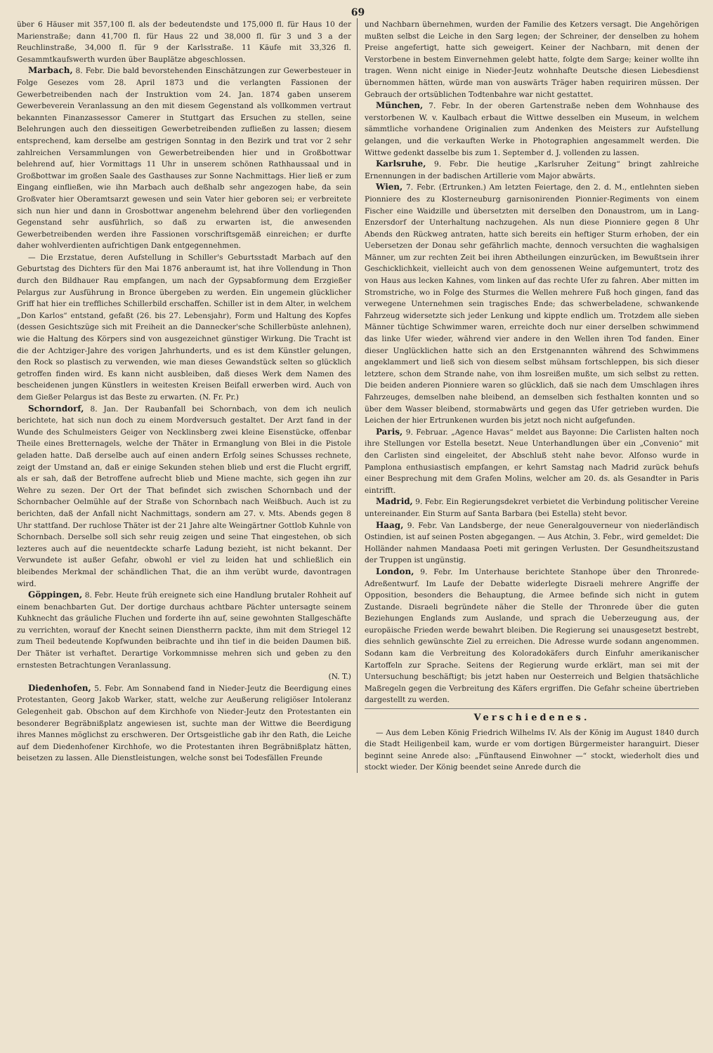69
über 6 Häuser mit 357,100 fl. als der bedeutendste und 175,000 fl. für Haus 10 der Marienstraße; dann 41,700 fl. für Haus 22 und 38,000 fl. für 3 und 3 a der Reuchlinstraße, 34,000 fl. für 9 der Karlsstraße. 11 Käufe mit 33,326 fl. Gesammtkaufswerth wurden über Bauplätze abgeschlossen.
Marbach, 8. Febr. Die bald bevorstehenden Einschätzungen zur Gewerbesteuer in Folge Gesezes vom 28. April 1873 und die verlangten Fassionen der Gewerbetreibenden nach der Instruktion vom 24. Jan. 1874 gaben unserem Gewerbeverein Veranlassung an den mit diesem Gegenstand als vollkommen vertraut bekannten Finanzassessor Camerer in Stuttgart das Ersuchen zu stellen, seine Belehrungen auch den diesseitigen Gewerbetreibenden zufließen zu lassen; diesem entsprechend, kam derselbe am gestrigen Sonntag in den Bezirk und trat vor 2 sehr zahlreichen Versammlungen von Gewerbetreibenden hier und in Großbottwar belehrend auf, hier Vormittags 11 Uhr in unserem schönen Rathhaussaal und in Großbottwar im großen Saale des Gasthauses zur Sonne Nachmittags. Hier ließ er zum Eingang einfließen, wie ihn Marbach auch deßhalb sehr angezogen habe, da sein Großvater hier Oberamtsarzt gewesen und sein Vater hier geboren sei; er verbreitete sich nun hier und dann in Grosbottwar angenehm belehrend über den vorliegenden Gegenstand sehr ausführlich, so daß zu erwarten ist, die anwesenden Gewerbetreibenden werden ihre Fassionen vorschriftsgemäß einreichen; er durfte daher wohlverdienten aufrichtigen Dank entgegennehmen.
— Die Erzstatue, deren Aufstellung in Schiller's Geburtsstadt Marbach auf den Geburtstag des Dichters für den Mai 1876 anberaumt ist, hat ihre Vollendung in Thon durch den Bildhauer Rau empfangen, um nach der Gypsabformung dem Erzgießer Pelargus zur Ausführung in Bronce übergeben zu werden. Ein ungemein glücklicher Griff hat hier ein treffliches Schillerbild erschaffen. Schiller ist in dem Alter, in welchem „Don Karlos“ entstand, gefaßt (26. bis 27. Lebensjahr), Form und Haltung des Kopfes (dessen Gesichtszüge sich mit Freiheit an die Dannecker'sche Schillerbüste anlehnen), wie die Haltung des Körpers sind von ausgezeichnet günstiger Wirkung. Die Tracht ist die der Achtziger-Jahre des vorigen Jahrhunderts, und es ist dem Künstler gelungen, den Rock so plastisch zu verwenden, wie man dieses Gewandstück selten so glücklich getroffen finden wird. Es kann nicht ausbleiben, daß dieses Werk dem Namen des bescheidenen jungen Künstlers in weitesten Kreisen Beifall erwerben wird. Auch von dem Gießer Pelargus ist das Beste zu erwarten. (N. Fr. Pr.)
Schorndorf, 8. Jan. Der Raubanfall bei Schornbach, von dem ich neulich berichtete, hat sich nun doch zu einem Mordversuch gestaltet. Der Arzt fand in der Wunde des Schulmeisters Geiger von Necklinsberg zwei kleine Eisenstücke, offenbar Theile eines Bretternagels, welche der Thäter in Ermanglung von Blei in die Pistole geladen hatte. Daß derselbe auch auf einen andern Erfolg seines Schusses rechnete, zeigt der Umstand an, daß er einige Sekunden stehen blieb und erst die Flucht ergriff, als er sah, daß der Betroffene aufrecht blieb und Miene machte, sich gegen ihn zur Wehre zu sezen. Der Ort der That befindet sich zwischen Schornbach und der Schornbacher Oelmühle auf der Straße von Schornbach nach Weißbuch. Auch ist zu berichten, daß der Anfall nicht Nachmittags, sondern am 27. v. Mts. Abends gegen 8 Uhr stattfand. Der ruchlose Thäter ist der 21 Jahre alte Weingärtner Gottlob Kuhnle von Schornbach. Derselbe soll sich sehr reuig zeigen und seine That eingestehen, ob sich lezteres auch auf die neuentdeckte scharfe Ladung bezieht, ist nicht bekannt. Der Verwundete ist außer Gefahr, obwohl er viel zu leiden hat und schließlich ein bleibendes Merkmal der schändlichen That, die an ihm verübt wurde, davontragen wird.
Göppingen, 8. Febr. Heute früh ereignete sich eine Handlung brutaler Rohheit auf einem benachbarten Gut. Der dortige durchaus achtbare Pächter untersagte seinem Kuhknecht das gräuliche Fluchen und forderte ihn auf, seine gewohnten Stallgeschäfte zu verrichten, worauf der Knecht seinen Dienstherrn packte, ihm mit dem Striegel 12 zum Theil bedeutende Kopfwunden beibrachte und ihn tief in die beiden Daumen biß. Der Thäter ist verhaftet. Derartige Vorkommnisse mehren sich und geben zu den ernstesten Betrachtungen Veranlassung.
(N. T.)
Diedenhofen, 5. Febr. Am Sonnabend fand in Nieder-Jeutz die Beerdigung eines Protestanten, Georg Jakob Warker, statt, welche zur Aeußerung religiöser Intoleranz Gelegenheit gab. Obschon auf dem Kirchhofe von Nieder-Jeutz den Protestanten ein besonderer Begräbnißplatz angewiesen ist, suchte man der Wittwe die Beerdigung ihres Mannes möglichst zu erschweren. Der Ortsgeistliche gab ihr den Rath, die Leiche auf dem Diedenhofener Kirchhofe, wo die Protestanten ihren Begräbnißplatz hätten, beisetzen zu lassen. Alle Dienstleistungen, welche sonst bei Todesfällen Freunde
und Nachbarn übernehmen, wurden der Familie des Ketzers versagt. Die Angehörigen mußten selbst die Leiche in den Sarg legen; der Schreiner, der denselben zu hohem Preise angefertigt, hatte sich geweigert. Keiner der Nachbarn, mit denen der Verstorbene in bestem Einvernehmen gelebt hatte, folgte dem Sarge; keiner wollte ihn tragen. Wenn nicht einige in Nieder-Jeutz wohnhafte Deutsche diesen Liebesdienst übernommen hätten, würde man von auswärts Träger haben requiriren müssen. Der Gebrauch der ortsüblichen Todtenbahre war nicht gestattet.
München, 7. Febr. In der oberen Gartenstraße neben dem Wohnhause des verstorbenen W. v. Kaulbach erbaut die Wittwe desselben ein Museum, in welchem sämmtliche vorhandene Originalien zum Andenken des Meisters zur Aufstellung gelangen, und die verkauften Werke in Photographien angesammelt werden. Die Wittwe gedenkt dasselbe bis zum 1. September d. J. vollenden zu lassen.
Karlsruhe, 9. Febr. Die heutige „Karlsruher Zeitung“ bringt zahlreiche Ernennungen in der badischen Artillerie vom Major abwärts.
Wien, 7. Febr. (Ertrunken.) Am letzten Feiertage, den 2. d. M., entlehnten sieben Pionniere des zu Klosterneuburg garnisonirenden Pionnier-Regiments von einem Fischer eine Waidzille und übersetzten mit derselben den Donaustrom, um in Lang-Enzersdorf der Unterhaltung nachzugehen. Als nun diese Pionniere gegen 8 Uhr Abends den Rückweg antraten, hatte sich bereits ein heftiger Sturm erhoben, der ein Uebersetzen der Donau sehr gefährlich machte, dennoch versuchten die waghalsigen Männer, um zur rechten Zeit bei ihren Abtheilungen einzurücken, im Bewußtsein ihrer Geschicklichkeit, vielleicht auch von dem genossenen Weine aufgemuntert, trotz des von Haus aus lecken Kahnes, vom linken auf das rechte Ufer zu fahren. Aber mitten im Stromstriche, wo in Folge des Sturmes die Wellen mehrere Fuß hoch gingen, fand das verwegene Unternehmen sein tragisches Ende; das schwerbeladene, schwankende Fahrzeug widersetzte sich jeder Lenkung und kippte endlich um. Trotzdem alle sieben Männer tüchtige Schwimmer waren, erreichte doch nur einer derselben schwimmend das linke Ufer wieder, während vier andere in den Wellen ihren Tod fanden. Einer dieser Unglücklichen hatte sich an den Erstgenannten während des Schwimmens angeklammert und ließ sich von diesem selbst mühsam fortschleppen, bis sich dieser letztere, schon dem Strande nahe, von ihm losreißen mußte, um sich selbst zu retten. Die beiden anderen Pionniere waren so glücklich, daß sie nach dem Umschlagen ihres Fahrzeuges, demselben nahe bleibend, an demselben sich festhalten konnten und so über dem Wasser bleibend, stormabwärts und gegen das Ufer getrieben wurden. Die Leichen der hier Ertrunkenen wurden bis jetzt noch nicht aufgefunden.
Paris, 9. Februar. „Agence Havas“ meldet aus Bayonne: Die Carlisten halten noch ihre Stellungen vor Estella besetzt. Neue Unterhandlungen über ein „Convenio“ mit den Carlisten sind eingeleitet, der Abschluß steht nahe bevor. Alfonso wurde in Pamplona enthusiastisch empfangen, er kehrt Samstag nach Madrid zurück behufs einer Besprechung mit dem Grafen Molins, welcher am 20. ds. als Gesandter in Paris eintrifft.
Madrid, 9. Febr. Ein Regierungsdekret verbietet die Verbindung politischer Vereine untereinander. Ein Sturm auf Santa Barbara (bei Estella) steht bevor.
Haag, 9. Febr. Van Landsberge, der neue Generalgouverneur von niederländisch Ostindien, ist auf seinen Posten abgegangen. — Aus Atchin, 3. Febr., wird gemeldet: Die Holländer nahmen Mandaasa Poeti mit geringen Verlusten. Der Gesundheitszustand der Truppen ist ungünstig.
London, 9. Febr. Im Unterhause berichtete Stanhope über den Thronrede-Adreßentwurf. Im Laufe der Debatte widerlegte Disraeli mehrere Angriffe der Opposition, besonders die Behauptung, die Armee befinde sich nicht in gutem Zustande. Disraeli begründete näher die Stelle der Thronrede über die guten Beziehungen Englands zum Auslande, und sprach die Ueberzeugung aus, der europäische Frieden werde bewahrt bleiben. Die Regierung sei unausgesetzt bestrebt, dies sehnlich gewünschte Ziel zu erreichen. Die Adresse wurde sodann angenommen. Sodann kam die Verbreitung des Koloradokäfers durch Einfuhr amerikanischer Kartoffeln zur Sprache. Seitens der Regierung wurde erklärt, man sei mit der Untersuchung beschäftigt; bis jetzt haben nur Oesterreich und Belgien thatsächliche Maßregeln gegen die Verbreitung des Käfers ergriffen. Die Gefahr scheine übertrieben dargestellt zu werden.
Verschiedenes.
— Aus dem Leben König Friedrich Wilhelms IV. Als der König im August 1840 durch die Stadt Heiligenbeil kam, wurde er vom dortigen Bürgermeister haranguirt. Dieser beginnt seine Anrede also: „Fünftausend Einwohner —“ stockt, wiederholt dies und stockt wieder. Der König beendet seine Anrede durch die